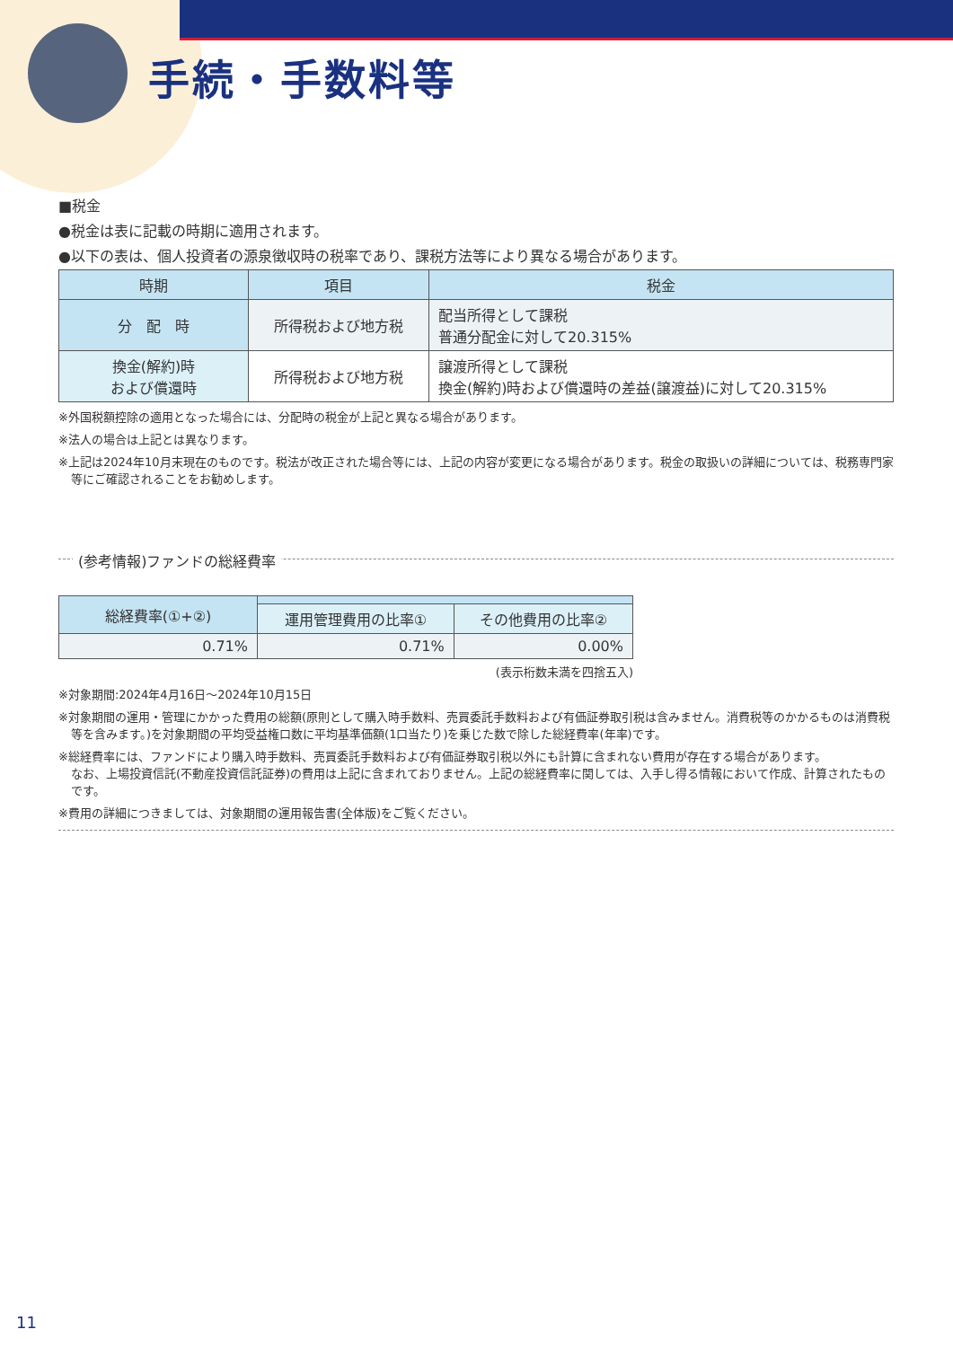手続・手数料等
■税金
●税金は表に記載の時期に適用されます。
●以下の表は、個人投資者の源泉徴収時の税率であり、課税方法等により異なる場合があります。
| 時期 | 項目 | 税金 |
| --- | --- | --- |
| 分 配 時 | 所得税および地方税 | 配当所得として課税 普通分配金に対して20.315% |
| 換金(解約)時 および償還時 | 所得税および地方税 | 譲渡所得として課税 換金(解約)時および償還時の差益(譲渡益)に対して20.315% |
※外国税額控除の適用となった場合には、分配時の税金が上記と異なる場合があります。
※法人の場合は上記とは異なります。
※上記は2024年10月末現在のものです。税法が改正された場合等には、上記の内容が変更になる場合があります。税金の取扱いの詳細については、税務専門家等にご確認されることをお勧めします。
(参考情報)ファンドの総経費率
| 総経費率(①+②) | | |
| --- | --- | --- |
| | 運用管理費用の比率① | その他費用の比率② |
| 0.71% | 0.71% | 0.00% |
(表示桁数未満を四捨五入)
※対象期間:2024年4月16日～2024年10月15日
※対象期間の運用・管理にかかった費用の総額(原則として購入時手数料、売買委託手数料および有価証券取引税は含みません。消費税等のかかるものは消費税等を含みます。)を対象期間の平均受益権口数に平均基準価額(1口当たり)を乗じた数で除した総経費率(年率)です。
※総経費率には、ファンドにより購入時手数料、売買委託手数料および有価証券取引税以外にも計算に含まれない費用が存在する場合があります。
なお、上場投資信託(不動産投資信託証券)の費用は上記に含まれておりません。上記の総経費率に関しては、入手し得る情報において作成、計算されたものです。
※費用の詳細につきましては、対象期間の運用報告書(全体版)をご覧ください。
11